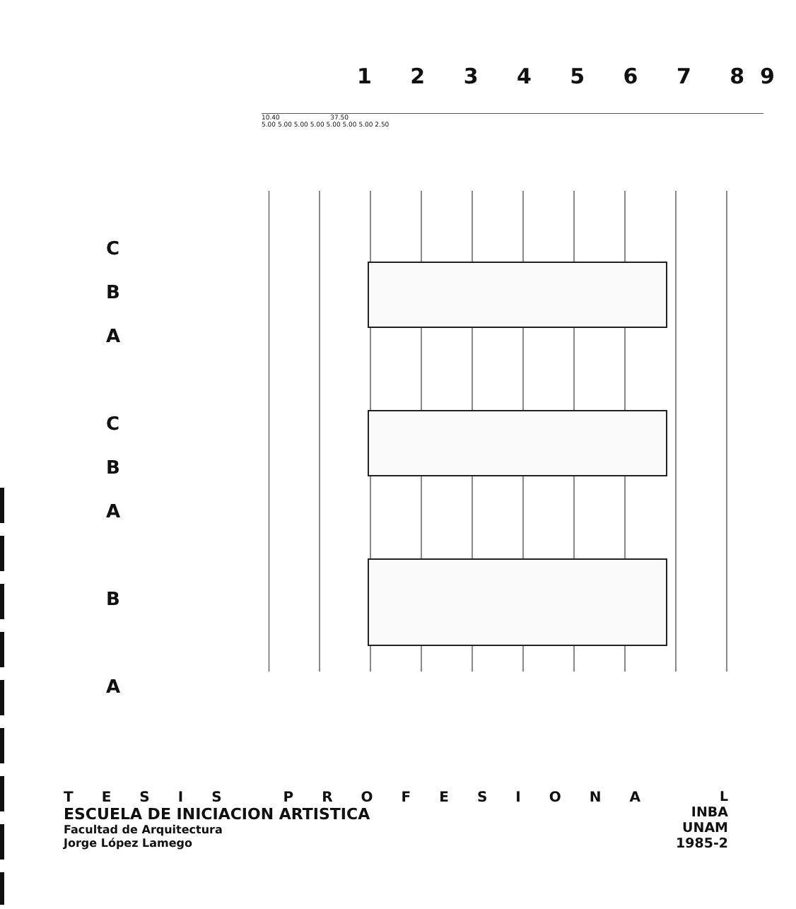1 2 3 4 5 6 7 89
10.40 37.50
5.00 5.00 5.00 5.00 5.00 5.00 5.00 2.50
C
B
A
C
B
A
B
A
TESIS PROFESIONA
ESCUELA DE INICIACION ARTISTICA
Facultad de Arquitectura
Jorge López Lamego
L
INBA
UNAM
1985-2